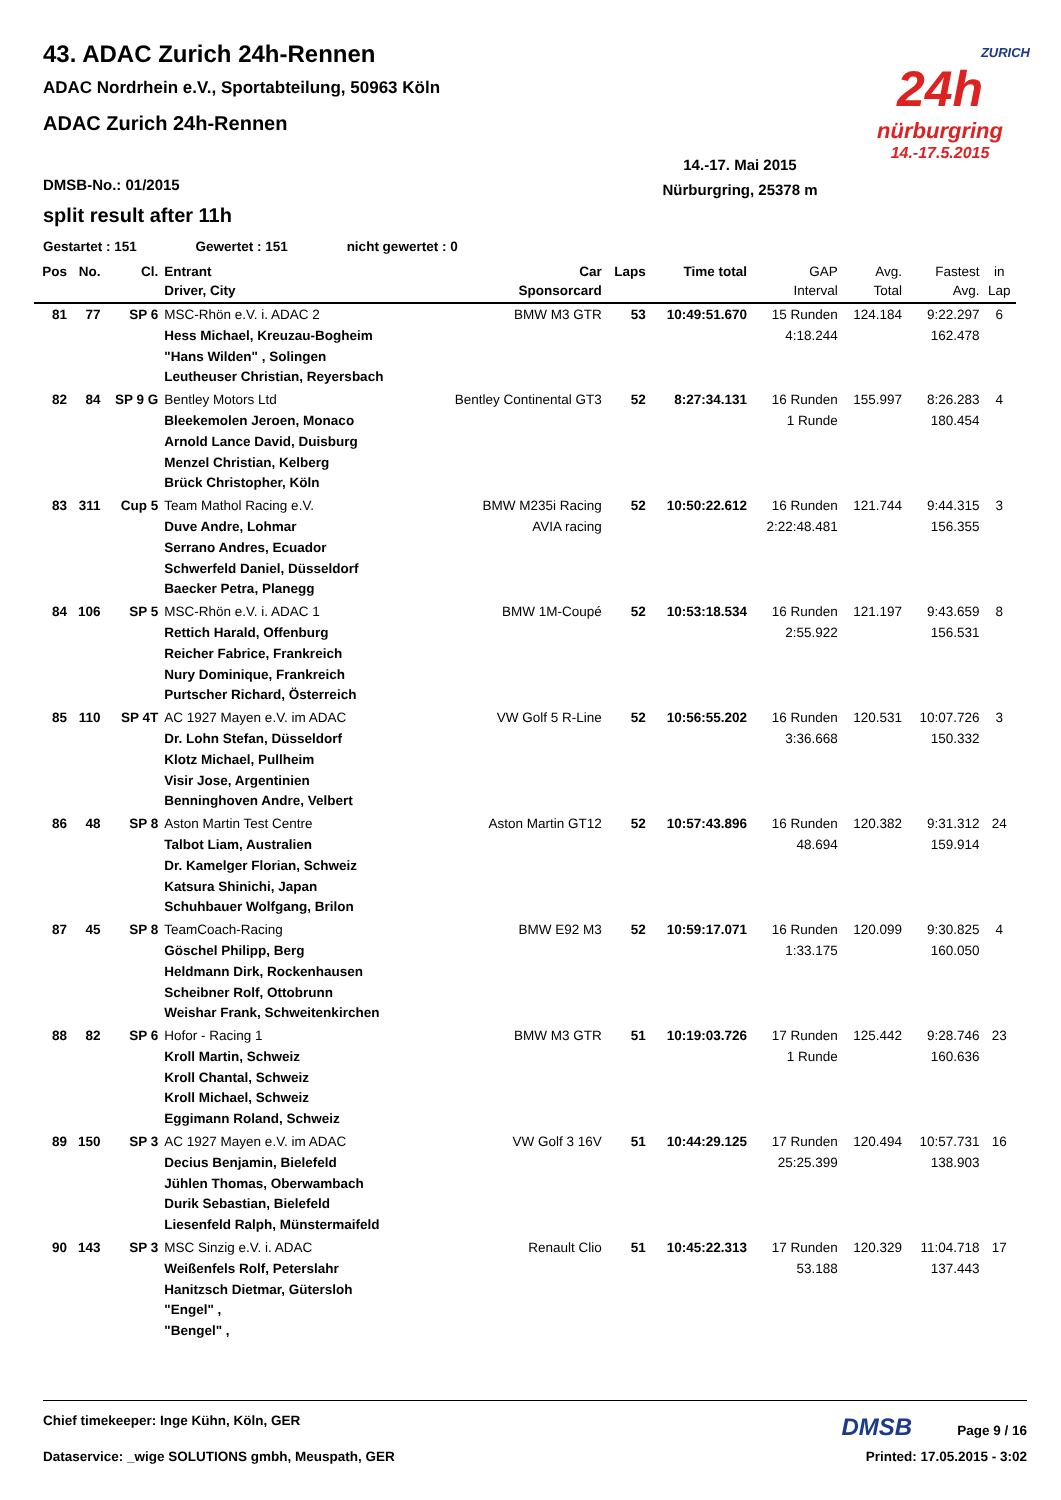43. ADAC Zurich 24h-Rennen
ADAC Nordrhein e.V., Sportabteilung, 50963 Köln
ADAC Zurich 24h-Rennen
ZURICH
24h
nürburgring
14.-17.5.2015
14.-17. Mai 2015
Nürburgring, 25378 m
DMSB-No.: 01/2015
split result after 11h
Gestartet : 151 Gewertet : 151 nicht gewertet : 0
| Pos | No. | Cl. | Entrant Driver, City | Car Sponsorcard | Laps | Time total | GAP Interval | Avg. Total | Fastest Avg. | in Lap |
| --- | --- | --- | --- | --- | --- | --- | --- | --- | --- | --- |
| 81 | 77 | SP 6 | MSC-Rhön e.V. i. ADAC 2 Hess Michael, Kreuzau-Bogheim "Hans Wilden" , Solingen Leutheuser Christian, Reyersbach | BMW M3 GTR | 53 | 10:49:51.670 | 15 Runden 4:18.244 | 124.184 | 9:22.297 162.478 | 6 |
| 82 | 84 | SP 9 G | Bentley Motors Ltd Bleekemolen Jeroen, Monaco Arnold Lance David, Duisburg Menzel Christian, Kelberg Brück Christopher, Köln | Bentley Continental GT3 | 52 | 8:27:34.131 | 16 Runden 1 Runde | 155.997 | 8:26.283 180.454 | 4 |
| 83 | 311 | Cup 5 | Team Mathol Racing e.V. Duve Andre, Lohmar Serrano Andres, Ecuador Schwerfeld Daniel, Düsseldorf Baecker Petra, Planegg | BMW M235i Racing AVIA racing | 52 | 10:50:22.612 | 16 Runden 2:22:48.481 | 121.744 | 9:44.315 156.355 | 3 |
| 84 | 106 | SP 5 | MSC-Rhön e.V. i. ADAC 1 Rettich Harald, Offenburg Reicher Fabrice, Frankreich Nury Dominique, Frankreich Purtscher Richard, Österreich | BMW 1M-Coupé | 52 | 10:53:18.534 | 16 Runden 2:55.922 | 121.197 | 9:43.659 156.531 | 8 |
| 85 | 110 | SP 4T | AC 1927 Mayen e.V. im ADAC Dr. Lohn Stefan, Düsseldorf Klotz Michael, Pullheim Visir Jose, Argentinien Benninghoven Andre, Velbert | VW Golf 5 R-Line | 52 | 10:56:55.202 | 16 Runden 3:36.668 | 120.531 | 10:07.726 150.332 | 3 |
| 86 | 48 | SP 8 | Aston Martin Test Centre Talbot Liam, Australien Dr. Kamelger Florian, Schweiz Katsura Shinichi, Japan Schuhbauer Wolfgang, Brilon | Aston Martin GT12 | 52 | 10:57:43.896 | 16 Runden 48.694 | 120.382 | 9:31.312 159.914 | 24 |
| 87 | 45 | SP 8 | TeamCoach-Racing Göschel Philipp, Berg Heldmann Dirk, Rockenhausen Scheibner Rolf, Ottobrunn Weishar Frank, Schweitenkirchen | BMW E92 M3 | 52 | 10:59:17.071 | 16 Runden 1:33.175 | 120.099 | 9:30.825 160.050 | 4 |
| 88 | 82 | SP 6 | Hofor - Racing 1 Kroll Martin, Schweiz Kroll Chantal, Schweiz Kroll Michael, Schweiz Eggimann Roland, Schweiz | BMW M3 GTR | 51 | 10:19:03.726 | 17 Runden 1 Runde | 125.442 | 9:28.746 160.636 | 23 |
| 89 | 150 | SP 3 | AC 1927 Mayen e.V. im ADAC Decius Benjamin, Bielefeld Jühlen Thomas, Oberwambach Durik Sebastian, Bielefeld Liesenfeld Ralph, Münstermaifeld | VW Golf 3 16V | 51 | 10:44:29.125 | 17 Runden 25:25.399 | 120.494 | 10:57.731 138.903 | 16 |
| 90 | 143 | SP 3 | MSC Sinzig e.V. i. ADAC Weißenfels Rolf, Peterslahr Hanitzsch Dietmar, Gütersloh "Engel" , "Bengel" , | Renault Clio | 51 | 10:45:22.313 | 17 Runden 53.188 | 120.329 | 11:04.718 137.443 | 17 |
Chief timekeeper: Inge Kühn, Köln, GER DMSB Page 9 / 16
Dataservice: _wige SOLUTIONS gmbh, Meuspath, GER Printed: 17.05.2015 - 3:02